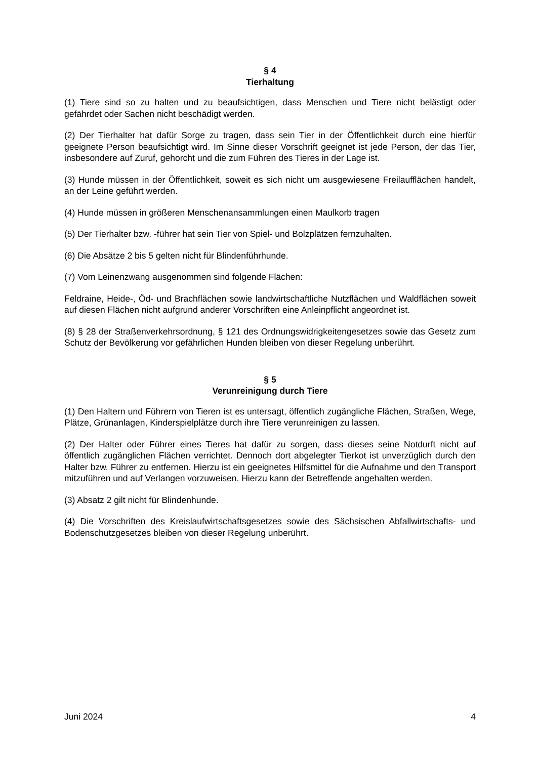§ 4
Tierhaltung
(1) Tiere sind so zu halten und zu beaufsichtigen, dass Menschen und Tiere nicht belästigt oder gefährdet oder Sachen nicht beschädigt werden.
(2) Der Tierhalter hat dafür Sorge zu tragen, dass sein Tier in der Öffentlichkeit durch eine hierfür geeignete Person beaufsichtigt wird. Im Sinne dieser Vorschrift geeignet ist jede Person, der das Tier, insbesondere auf Zuruf, gehorcht und die zum Führen des Tieres in der Lage ist.
(3) Hunde müssen in der Öffentlichkeit, soweit es sich nicht um ausgewiesene Freilaufflächen handelt, an der Leine geführt werden.
(4) Hunde müssen in größeren Menschenansammlungen einen Maulkorb tragen
(5) Der Tierhalter bzw. -führer hat sein Tier von Spiel- und Bolzplätzen fernzuhalten.
(6) Die Absätze 2 bis 5 gelten nicht für Blindenführhunde.
(7) Vom Leinenzwang ausgenommen sind folgende Flächen:
Feldraine, Heide-, Öd- und Brachflächen sowie landwirtschaftliche Nutzflächen und Waldflächen soweit auf diesen Flächen nicht aufgrund anderer Vorschriften eine Anleinpflicht angeordnet ist.
(8) § 28 der Straßenverkehrsordnung, § 121 des Ordnungswidrigkeitengesetzes sowie das Gesetz zum Schutz der Bevölkerung vor gefährlichen Hunden bleiben von dieser Regelung unberührt.
§ 5
Verunreinigung durch Tiere
(1) Den Haltern und Führern von Tieren ist es untersagt, öffentlich zugängliche Flächen, Straßen, Wege, Plätze, Grünanlagen, Kinderspielplätze durch ihre Tiere verunreinigen zu lassen.
(2) Der Halter oder Führer eines Tieres hat dafür zu sorgen, dass dieses seine Notdurft nicht auf öffentlich zugänglichen Flächen verrichtet. Dennoch dort abgelegter Tierkot ist unverzüglich durch den Halter bzw. Führer zu entfernen. Hierzu ist ein geeignetes Hilfsmittel für die Aufnahme und den Transport mitzuführen und auf Verlangen vorzuweisen. Hierzu kann der Betreffende angehalten werden.
(3) Absatz 2 gilt nicht für Blindenhunde.
(4) Die Vorschriften des Kreislaufwirtschaftsgesetzes sowie des Sächsischen Abfallwirtschafts- und Bodenschutzgesetzes bleiben von dieser Regelung unberührt.
Juni 2024 4